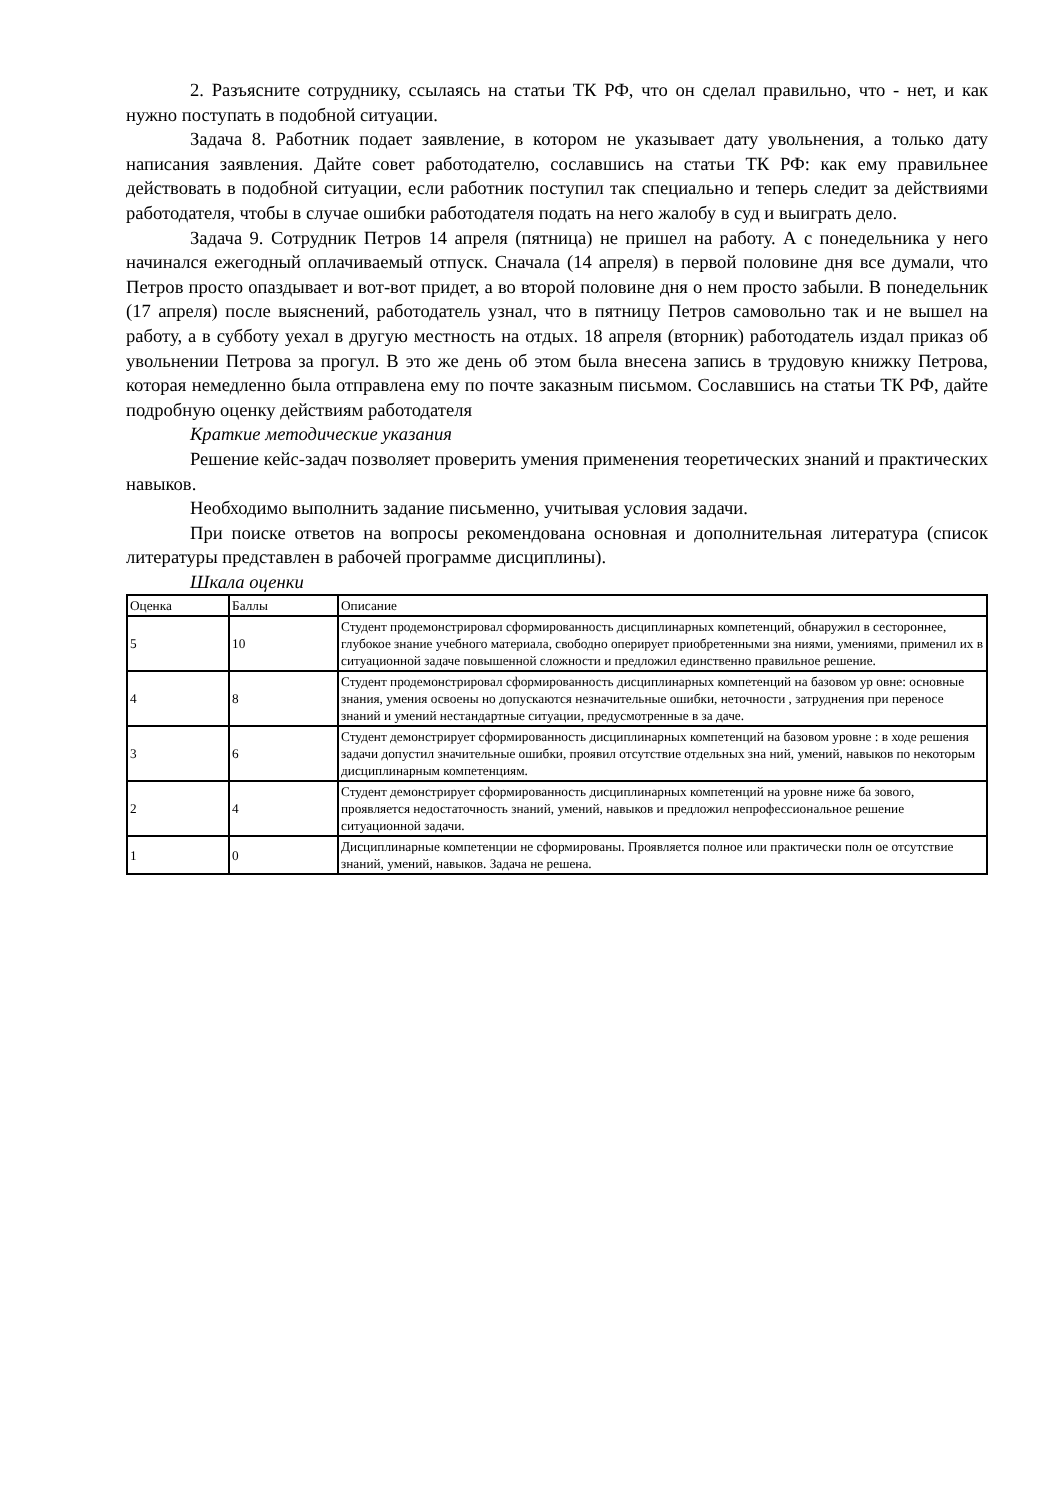2. Разъясните сотруднику, ссылаясь на статьи ТК РФ, что он сделал правильно, что - нет, и как нужно поступать в подобной ситуации.
Задача 8. Работник подает заявление, в котором не указывает дату увольнения, а только дату написания заявления. Дайте совет работодателю, сославшись на статьи ТК РФ: как ему правильнее действовать в подобной ситуации, если работник поступил так специально и теперь следит за действиями работодателя, чтобы в случае ошибки работодателя подать на него жалобу в суд и выиграть дело.
Задача 9. Сотрудник Петров 14 апреля (пятница) не пришел на работу. А с понедельника у него начинался ежегодный оплачиваемый отпуск. Сначала (14 апреля) в первой половине дня все думали, что Петров просто опаздывает и вот-вот придет, а во второй половине дня о нем просто забыли. В понедельник (17 апреля) после выяснений, работодатель узнал, что в пятницу Петров самовольно так и не вышел на работу, а в субботу уехал в другую местность на отдых. 18 апреля (вторник) работодатель издал приказ об увольнении Петрова за прогул. В это же день об этом была внесена запись в трудовую книжку Петрова, которая немедленно была отправлена ему по почте заказным письмом. Сославшись на статьи ТК РФ, дайте подробную оценку действиям работодателя
Краткие методические указания
Решение кейс-задач позволяет проверить умения применения теоретических знаний и практических навыков.
Необходимо выполнить задание письменно, учитывая условия задачи.
При поиске ответов на вопросы рекомендована основная и дополнительная литература (список литературы представлен в рабочей программе дисциплины).
Шкала оценки
| Оценка | Баллы | Описание |
| 5 | 10 | Студент продемонстрировал сформированность дисциплинарных компетенций, обнаружил в сестороннее, глубокое знание учебного материала, свободно оперирует приобретенными зна ниями, умениями, применил их в ситуационной задаче повышенной сложности и предложил единственно правильное решение. |
| 4 | 8 | Студент продемонстрировал сформированность дисциплинарных компетенций на базовом ур овне: основные знания, умения освоены но допускаются незначительные ошибки, неточности , затруднения при переносе знаний и умений нестандартные ситуации, предусмотренные в за даче. |
| 3 | 6 | Студент демонстрирует сформированность дисциплинарных компетенций на базовом уровне : в ходе решения задачи допустил значительные ошибки, проявил отсутствие отдельных зна ний, умений, навыков по некоторым дисциплинарным компетенциям. |
| 2 | 4 | Студент демонстрирует сформированность дисциплинарных компетенций на уровне ниже ба зового, проявляется недостаточность знаний, умений, навыков и предложил непрофессиональное решение ситуационной задачи. |
| 1 | 0 | Дисциплинарные компетенции не сформированы. Проявляется полное или практически полн ое отсутствие знаний, умений, навыков. Задача не решена. |